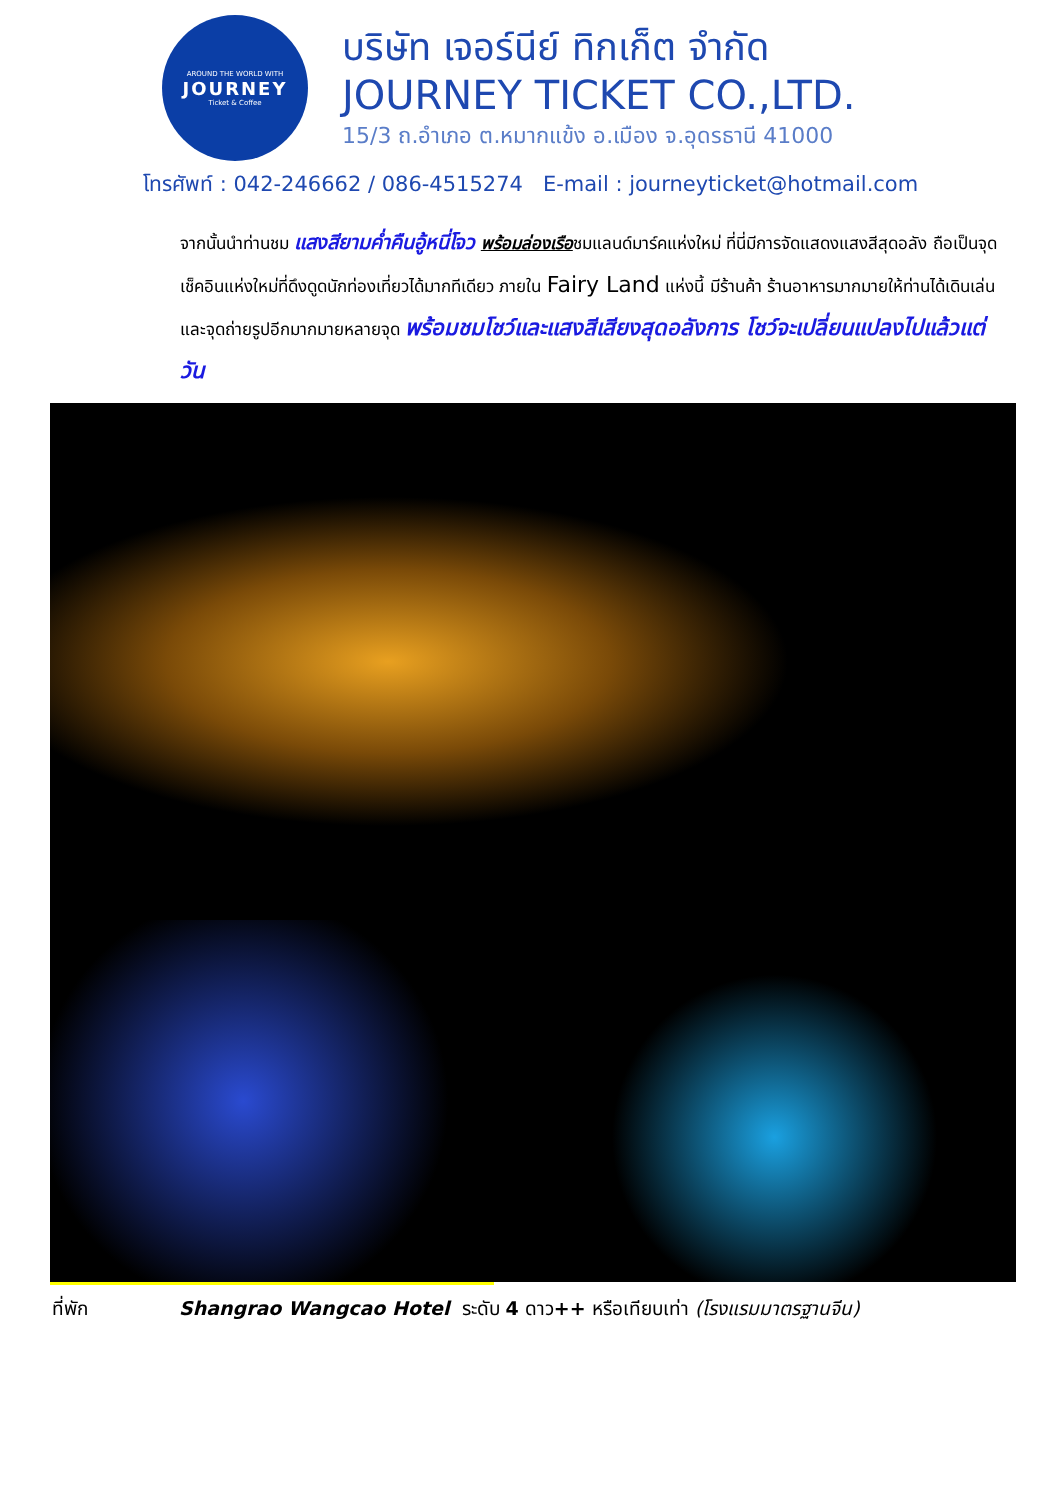AROUND THE WORLD WITH
JOURNEY
Ticket & Coffee
บริษัท เจอร์นีย์ ทิกเก็ต จำกัด
JOURNEY TICKET CO.,LTD.
15/3 ถ.อำเภอ ต.หมากแข้ง อ.เมือง จ.อุดรธานี 41000
โทรศัพท์ : 042-246662 / 086-4515274 E-mail : journeyticket@hotmail.com
จากนั้นนำท่านชม แสงสียามค่ำคืนอู้หนี่โจว พร้อมล่องเรือชมแลนด์มาร์คแห่งใหม่ ที่นี่มีการจัดแสดงแสงสีสุดอลัง ถือเป็นจุดเช็คอินแห่งใหม่ที่ดึงดูดนักท่องเที่ยวได้มากทีเดียว ภายใน Fairy Land แห่งนี้ มีร้านค้า ร้านอาหารมากมายให้ท่านได้เดินเล่น และจุดถ่ายรูปอีกมากมายหลายจุด พร้อมชมโชว์และแสงสีเสียงสุดอลังการ โชว์จะเปลี่ยนแปลงไปแล้วแต่วัน
ที่พัก Shangrao Wangcao Hotel ระดับ 4 ดาว++ หรือเทียบเท่า (โรงแรมมาตรฐานจีน)